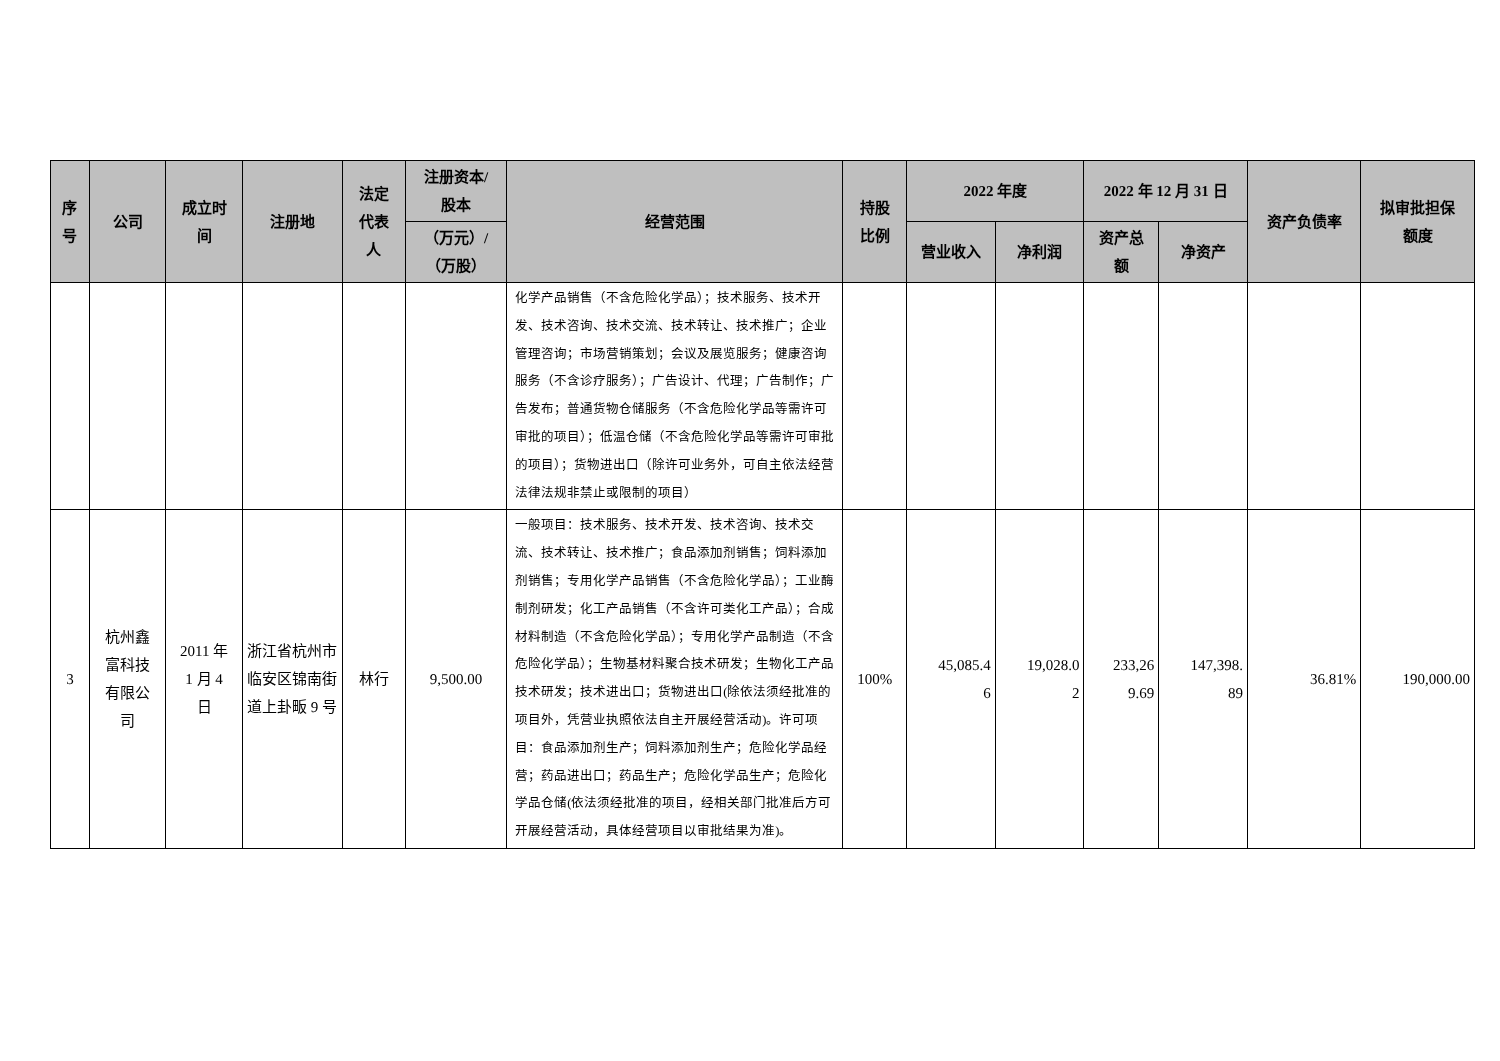| 序 号 | 公司 | 成立时 间 | 注册地 | 法定 代表 人 | 注册资本/ 股本 | 经营范围 | 持股 比例 | 2022 年度 | | 2022 年 12 月 31 日 | | 资产负债率 | 拟审批担保 额度 |
| --- | --- | --- | --- | --- | --- | --- | --- | --- | --- | --- | --- | --- | --- |
| | | | | | （万元）/ （万股） | | | 营业收入 | 净利润 | 资产总 额 | 净资产 | | |
| | | | | | | 化学产品销售（不含危险化学品）；技术服务、技术开发、技术咨询、技术交流、技术转让、技术推广；企业管理咨询；市场营销策划；会议及展览服务；健康咨询服务（不含诊疗服务）；广告设计、代理；广告制作；广告发布；普通货物仓储服务（不含危险化学品等需许可审批的项目）；低温仓储（不含危险化学品等需许可审批的项目）；货物进出口（除许可业务外，可自主依法经营法律法规非禁止或限制的项目） | | | | | | | |
| 3 | 杭州鑫 富科技 有限公 司 | 2011 年 1 月 4 日 | 浙江省杭州市临安区锦南街道上卦畈 9 号 | 林行 | 9,500.00 | 一般项目：技术服务、技术开发、技术咨询、技术交流、技术转让、技术推广；食品添加剂销售；饲料添加剂销售；专用化学产品销售（不含危险化学品）；工业酶制剂研发；化工产品销售（不含许可类化工产品）；合成材料制造（不含危险化学品）；专用化学产品制造（不含危险化学品）；生物基材料聚合技术研发；生物化工产品技术研发；技术进出口；货物进出口(除依法须经批准的项目外，凭营业执照依法自主开展经营活动)。许可项目：食品添加剂生产；饲料添加剂生产；危险化学品经营；药品进出口；药品生产；危险化学品生产；危险化学品仓储(依法须经批准的项目，经相关部门批准后方可开展经营活动，具体经营项目以审批结果为准)。 | 100% | 45,085.4 6 | 19,028.0 2 | 233,26 9.69 | 147,398. 89 | 36.81% | 190,000.00 |